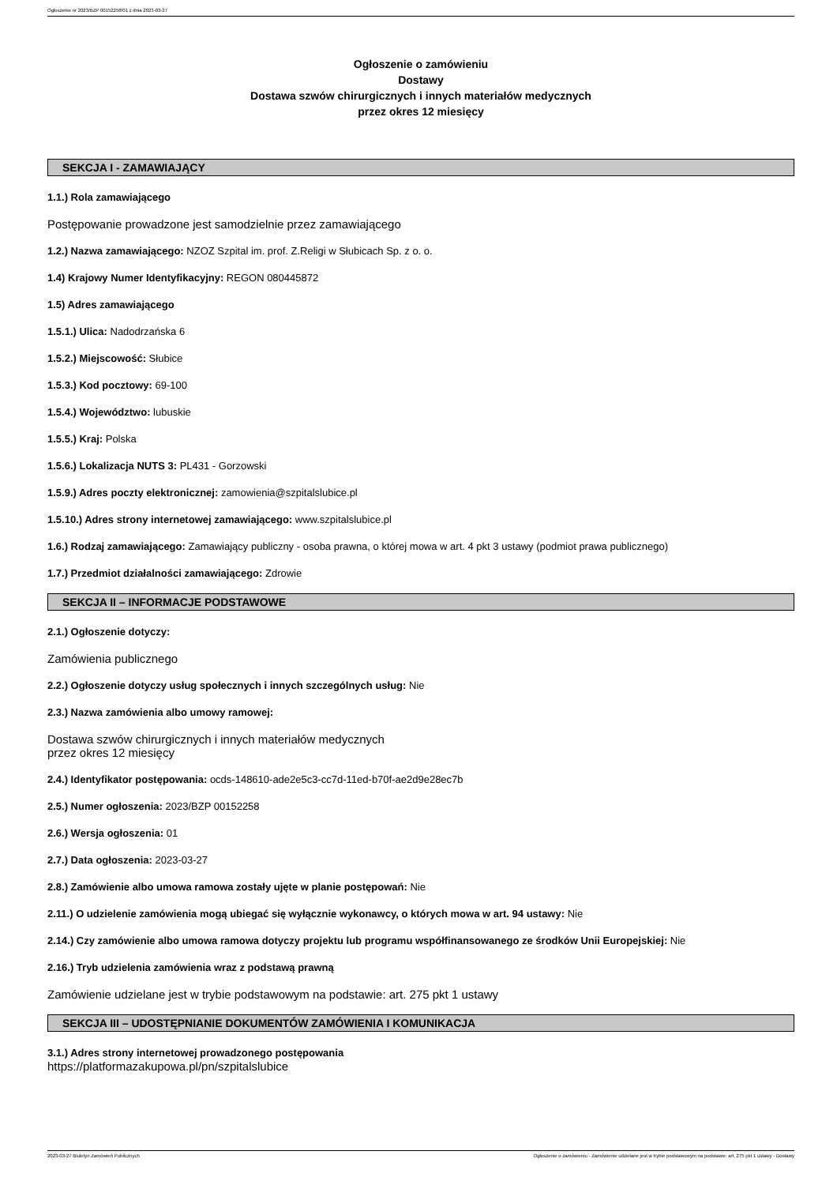Ogłoszenie nr 2023/BZP 00152258/01 z dnia 2023-03-27
Ogłoszenie o zamówieniu
Dostawy
Dostawa szwów chirurgicznych i innych materiałów medycznych
przez okres 12 miesięcy
SEKCJA I - ZAMAWIAJĄCY
1.1.) Rola zamawiającego
Postępowanie prowadzone jest samodzielnie przez zamawiającego
1.2.) Nazwa zamawiającego: NZOZ Szpital im. prof. Z.Religi w Słubicach Sp. z o. o.
1.4) Krajowy Numer Identyfikacyjny: REGON 080445872
1.5) Adres zamawiającego
1.5.1.) Ulica: Nadodrzańska 6
1.5.2.) Miejscowość: Słubice
1.5.3.) Kod pocztowy: 69-100
1.5.4.) Województwo: lubuskie
1.5.5.) Kraj: Polska
1.5.6.) Lokalizacja NUTS 3: PL431 - Gorzowski
1.5.9.) Adres poczty elektronicznej: zamowienia@szpitalslubice.pl
1.5.10.) Adres strony internetowej zamawiającego: www.szpitalslubice.pl
1.6.) Rodzaj zamawiającego: Zamawiający publiczny - osoba prawna, o której mowa w art. 4 pkt 3 ustawy (podmiot prawa publicznego)
1.7.) Przedmiot działalności zamawiającego: Zdrowie
SEKCJA II – INFORMACJE PODSTAWOWE
2.1.) Ogłoszenie dotyczy:
Zamówienia publicznego
2.2.) Ogłoszenie dotyczy usług społecznych i innych szczególnych usług: Nie
2.3.) Nazwa zamówienia albo umowy ramowej:
Dostawa szwów chirurgicznych i innych materiałów medycznych
przez okres 12 miesięcy
2.4.) Identyfikator postępowania: ocds-148610-ade2e5c3-cc7d-11ed-b70f-ae2d9e28ec7b
2.5.) Numer ogłoszenia: 2023/BZP 00152258
2.6.) Wersja ogłoszenia: 01
2.7.) Data ogłoszenia: 2023-03-27
2.8.) Zamówienie albo umowa ramowa zostały ujęte w planie postępowań: Nie
2.11.) O udzielenie zamówienia mogą ubiegać się wyłącznie wykonawcy, o których mowa w art. 94 ustawy: Nie
2.14.) Czy zamówienie albo umowa ramowa dotyczy projektu lub programu współfinansowanego ze środków Unii Europejskiej: Nie
2.16.) Tryb udzielenia zamówienia wraz z podstawą prawną
Zamówienie udzielane jest w trybie podstawowym na podstawie: art. 275 pkt 1 ustawy
SEKCJA III – UDOSTĘPNIANIE DOKUMENTÓW ZAMÓWIENIA I KOMUNIKACJA
3.1.) Adres strony internetowej prowadzonego postępowania
https://platformazakupowa.pl/pn/szpitalslubice
2023-03-27 Biuletyn Zamówień Publicznych Ogłoszenie o zamówieniu - Zamówienie udzielane jest w trybie podstawowym na podstawie: art. 275 pkt 1 ustawy - Dostawy